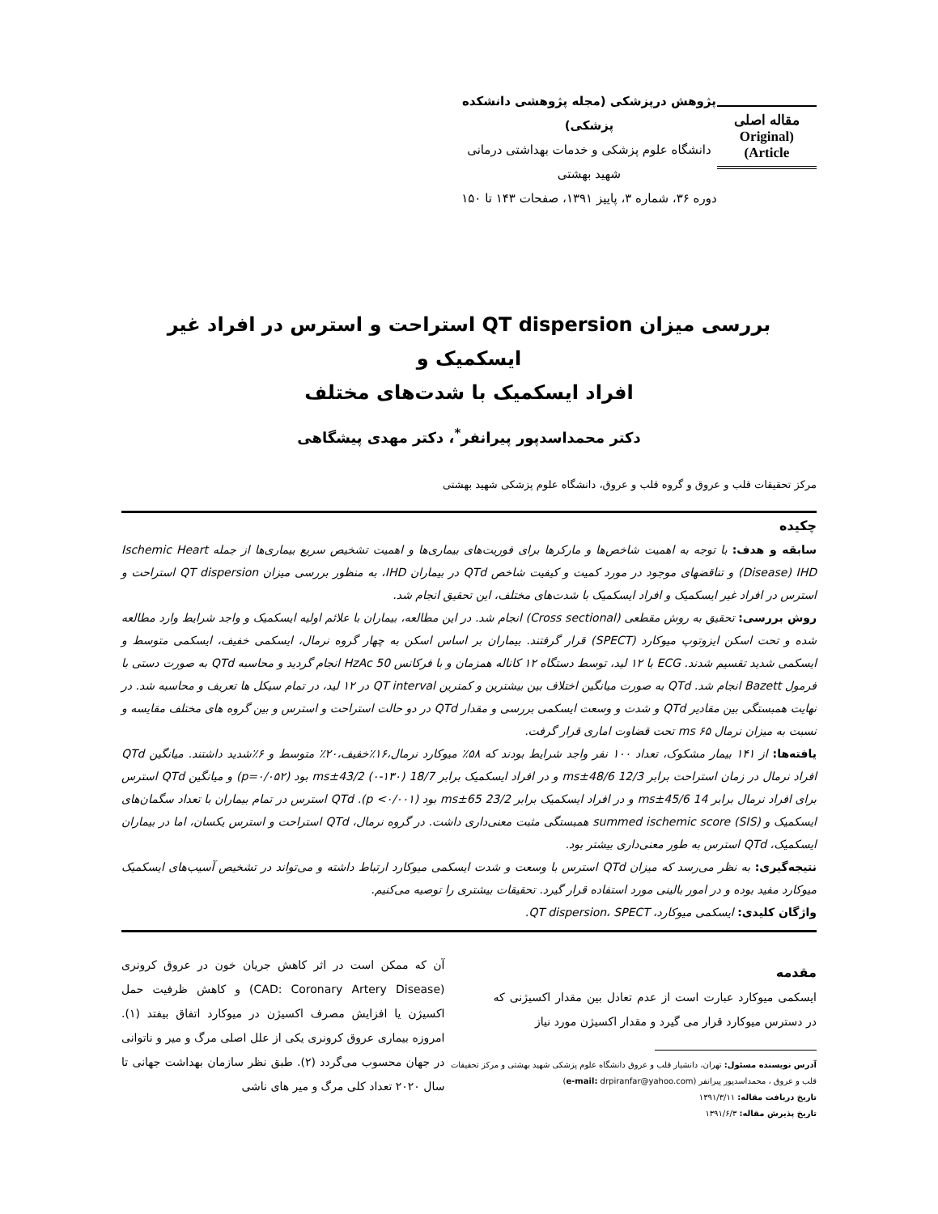مقاله اصلی
(Original Article)
پژوهش درپزشکی (مجله پژوهشی دانشکده پزشکی)
دانشگاه علوم پزشکی و خدمات بهداشتی درمانی شهید بهشتی
دوره ۳۶، شماره ۳، پاییز ۱۳۹۱، صفحات ۱۴۳ تا ۱۵۰
بررسی میزان QT dispersion استراحت و استرس در افراد غیر ایسکمیک و
افراد ایسکمیک با شدت‌های مختلف
دکتر محمداسدپور پیرانفر<sup>*</sup>، دکتر مهدی پیشگاهی
مرکز تحقیقات قلب و عروق و گروه قلب و عروق، دانشگاه علوم پزشکی شهید بهشتی
چکیده
سابقه و هدف: با توجه به اهمیت شاخص‌ها و مارکرها برای فوریت‌های بیماری‌ها و اهمیت تشخیص سریع بیماری‌ها از جمله Ischemic Heart Disease) IHD) و تناقضهای موجود در مورد کمیت و کیفیت شاخص QTd در بیماران IHD، به منظور بررسی میزان QT dispersion استراحت و استرس در افراد غیر ایسکمیک و افراد ایسکمیک با شدت‌های مختلف، این تحقیق انجام شد.
روش بررسی: تحقیق به روش مقطعی (Cross sectional) انجام شد. در این مطالعه، بیماران با علائم اولیه ایسکمیک و واجد شرایط وارد مطالعه شده و تحت اسکن ایزوتوپ میوکارد (SPECT) قرار گرفتند. بیماران بر اساس اسکن به چهار گروه نرمال، ایسکمی خفیف، ایسکمی متوسط و ایسکمی شدید تقسیم شدند. ECG با ۱۲ لید، توسط دستگاه ۱۲ کاناله همزمان و با فرکانس 50 HzAc انجام گردید و محاسبه QTd به صورت دستی با فرمول Bazett انجام شد. QTd به صورت میانگین اختلاف بین بیشترین و کمترین QT interval در ۱۲ لید، در تمام سیکل ها تعریف و محاسبه شد. در نهایت همبستگی بین مقادیر QTd و شدت و وسعت ایسکمی بررسی و مقدار QTd در دو حالت استراحت و استرس و بین گروه های مختلف مقایسه و نسبت به میزان نرمال ms ۶۵ تحت قضاوت اماری قرار گرفت.
یافته‌ها: از ۱۴۱ بیمار مشکوک، تعداد ۱۰۰ نفر واجد شرایط بودند که ۵۸٪ میوکارد نرمال،۱۶٪خفیف،۲۰٪ متوسط و ۶٪شدید داشتند. میانگین QTd افراد نرمال در زمان استراحت برابر 12/3 ms±48/6 و در افراد ایسکمیک برابر 18/7 ms±43/2 (۰-۱۳۰) بود (p=۰/۰۵۲) و میانگین QTd استرس برای افراد نرمال برابر 14 ms±45/6 و در افراد ایسکمیک برابر 23/2 ms±65 بود (p <۰/۰۰۱). QTd استرس در تمام بیماران با تعداد سگمان‌های ایسکمیک و summed ischemic score (SIS) همبستگی مثبت معنی‌داری داشت. در گروه نرمال، QTd استراحت و استرس یکسان، اما در بیماران ایسکمیک، QTd استرس به طور معنی‌داری بیشتر بود.
نتیجه‌گیری: به نظر می‌رسد که میزان QTd استرس با وسعت و شدت ایسکمی میوکارد ارتباط داشته و می‌تواند در تشخیص آسیب‌های ایسکمیک میوکارد مفید بوده و در امور بالینی مورد استفاده قرار گیرد. تحقیقات بیشتری را توصیه می‌کنیم.
واژگان کلیدی: ایسکمی میوکارد، QT dispersion، SPECT.
مقدمه
ایسکمی میوکارد عبارت است از عدم تعادل بین مقدار اکسیژنی که در دسترس میوکارد قرار می گیرد و مقدار اکسیژن مورد نیاز
آدرس نویسنده مسئول: تهران، دانشیار قلب و عروق دانشگاه علوم پزشکی شهید بهشتی و مرکز تحقیقات
قلب و عروق ، محمداسدپور پیرانفر (e-mail: drpiranfar@yahoo.com)
تاریخ دریافت مقاله: ۱۳۹۱/۳/۱۱
تاریخ پذیرش مقاله: ۱۳۹۱/۶/۳
آن که ممکن است در اثر کاهش جریان خون در عروق کرونری (CAD: Coronary Artery Disease) و کاهش ظرفیت حمل اکسیژن یا افزایش مصرف اکسیژن در میوکارد اتفاق بیفتد (۱). امروزه بیماری عروق کرونری یکی از علل اصلی مرگ و میر و ناتوانی در جهان محسوب می‌گردد (۲). طبق نظر سازمان بهداشت جهانی تا سال ۲۰۲۰ تعداد کلی مرگ و میر های ناشی